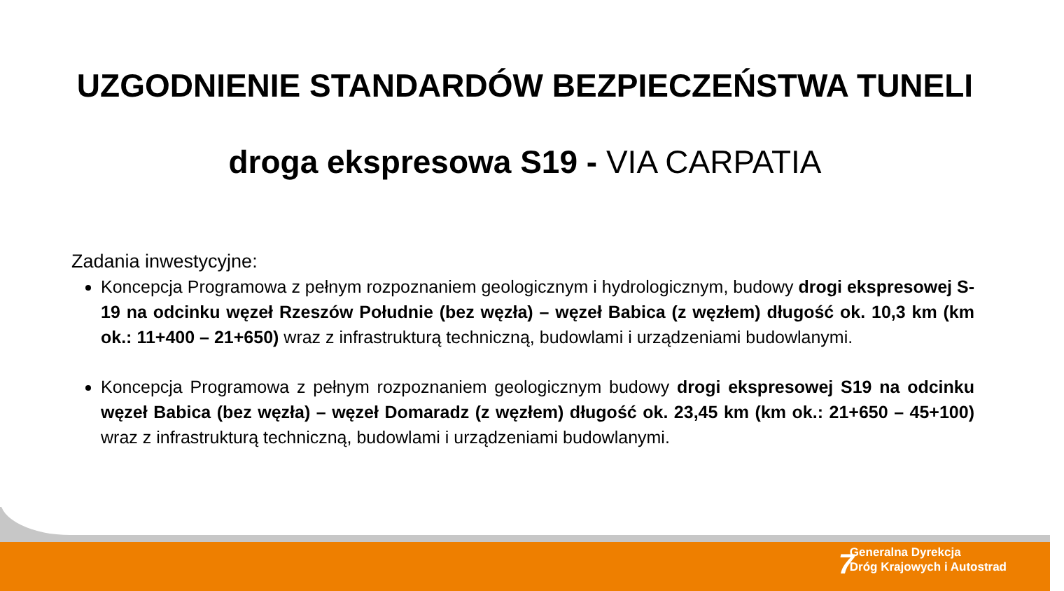UZGODNIENIE STANDARDÓW BEZPIECZEŃSTWA TUNELI
droga ekspresowa S19 - VIA CARPATIA
Zadania inwestycyjne:
Koncepcja Programowa z pełnym rozpoznaniem geologicznym i hydrologicznym, budowy drogi ekspresowej S-19 na odcinku węzeł Rzeszów Południe (bez węzła) – węzeł Babica (z węzłem) długość ok. 10,3 km (km ok.: 11+400 – 21+650) wraz z infrastrukturą techniczną, budowlami i urządzeniami budowlanymi.
Koncepcja Programowa z pełnym rozpoznaniem geologicznym budowy drogi ekspresowej S19 na odcinku węzeł Babica (bez węzła) – węzeł Domaradz (z węzłem) długość ok. 23,45 km (km ok.: 21+650 – 45+100) wraz z infrastrukturą techniczną, budowlami i urządzeniami budowlanymi.
7
Generalna Dyrekcja
Dróg Krajowych i Autostrad